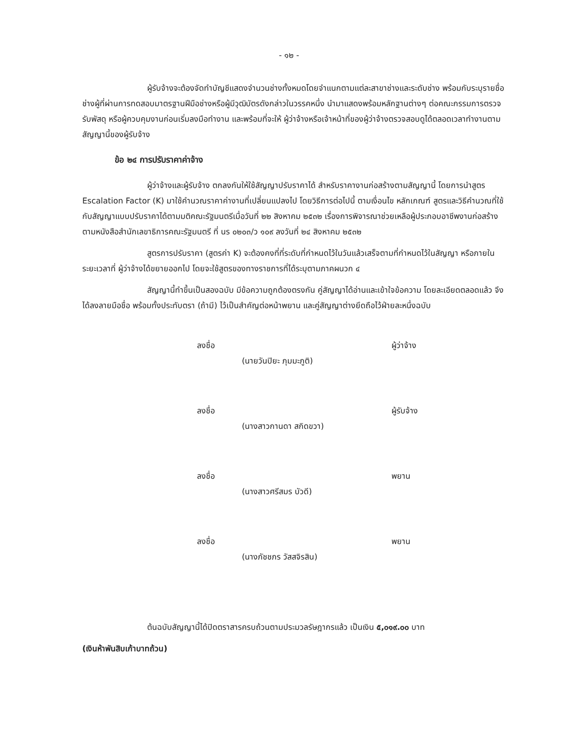- ๑๒ -
ผู้รับจ้างจะต้องจัดทำบัญชีแสดงจำนวนช่างทั้งหมดโดยจำแนกตามแต่ละสาขาช่างและระดับช่าง พร้อมกับระบุรายชื่อช่างผู้ที่ผ่านการทดสอบมาตรฐานฝีมือช่างหรือผู้มีวุฒิบัตรดังกล่าวในวรรคหนึ่ง นำมาแสดงพร้อมหลักฐานต่างๆ ต่อคณะกรรมการตรวจรับพัสดุ หรือผู้ควบคุมงานก่อนเริ่มลงมือทำงาน และพร้อมที่จะให้ ผู้ว่าจ้างหรือเจ้าหน้าที่ของผู้ว่าจ้างตรวจสอบดูได้ตลอดเวลาทำงานตามสัญญานี้ของผู้รับจ้าง
ข้อ ๒๔ การปรับราคาค่าจ้าง
ผู้ว่าจ้างและผู้รับจ้าง ตกลงกันให้ใช้สัญญาปรับราคาได้ สำหรับราคางานก่อสร้างตามสัญญานี้ โดยการนำสูตร Escalation Factor (K) มาใช้คำนวณราคาค่างานที่เปลี่ยนแปลงไป โดยวิธีการต่อไปนี้ ตามเงื่อนไข หลักเกณฑ์ สูตรและวิธีคำนวณที่ใช้กับสัญญาแบบปรับราคาได้ตามมติคณะรัฐมนตรีเมื่อวันที่ ๒๒ สิงหาคม ๒๕๓๒ เรื่องการพิจารณาช่วยเหลือผู้ประกอบอาชีพงานก่อสร้าง ตามหนังสือสำนักเลขาธิการคณะรัฐมนตรี ที่ นร ๐๒๐๓/ว ๑๐๙ ลงวันที่ ๒๔ สิงหาคม ๒๕๓๒
สูตรการปรับราคา (สูตรค่า K) จะต้องคงที่ที่ระดับที่กำหนดไว้ในวันแล้วเสร็จตามที่กำหนดไว้ในสัญญา หรือภายในระยะเวลาที่ ผู้ว่าจ้างได้ขยายออกไป โดยจะใช้สูตรของทางราชการที่ได้ระบุตามภาคผนวก ๔
สัญญานี้ทำขึ้นเป็นสองฉบับ มีข้อความถูกต้องตรงกัน คู่สัญญาได้อ่านและเข้าใจข้อความ โดยละเอียดตลอดแล้ว จึงได้ลงลายมือชื่อ พร้อมทั้งประทับตรา (ถ้ามี) ไว้เป็นสำคัญต่อหน้าพยาน และคู่สัญญาต่างยึดถือไว้ฝ่ายละหนึ่งฉบับ
ลงชื่อ ผู้ว่าจ้าง
(นายวันปิยะ ภุมมะภูติ)
ลงชื่อ ผู้รับจ้าง
(นางสาวกานดา สกิดขวา)
ลงชื่อ พยาน
(นางสาวศรีสมร บัวดี)
ลงชื่อ พยาน
(นางภัชชภร วัสสจิรสิน)
ต้นฉบับสัญญานี้ได้ปิดตราสารครบถ้วนตามประมวลรัษฎากรแล้ว เป็นเงิน ๕,๐๑๙.๐๐ บาท
(เงินห้าพันสิบเก้าบาทถ้วน)